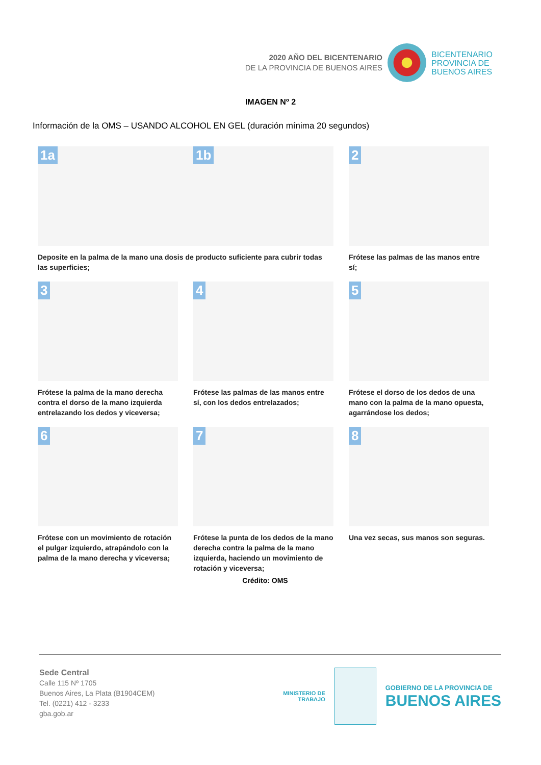2020 AÑO DEL BICENTENARIO
DE LA PROVINCIA DE BUENOS AIRES
BICENTENARIO
PROVINCIA DE
BUENOS AIRES
IMAGEN Nº 2
Información de la OMS – USANDO ALCOHOL EN GEL (duración mínima 20 segundos)
1a 1b
2
Deposite en la palma de la mano una dosis de producto suficiente para cubrir todas las superficies;
Frótese las palmas de las manos entre sí;
3
4
5
Frótese la palma de la mano derecha contra el dorso de la mano izquierda entrelazando los dedos y viceversa;
Frótese las palmas de las manos entre sí, con los dedos entrelazados;
Frótese el dorso de los dedos de una mano con la palma de la mano opuesta, agarrándose los dedos;
6
7
8
Frótese con un movimiento de rotación el pulgar izquierdo, atrapándolo con la palma de la mano derecha y viceversa;
Frótese la punta de los dedos de la mano derecha contra la palma de la mano izquierda, haciendo un movimiento de rotación y viceversa;
Una vez secas, sus manos son seguras.
Crédito: OMS
Sede Central
Calle 115 Nº 1705
Buenos Aires, La Plata (B1904CEM)
Tel. (0221) 412 - 3233
gba.gob.ar
MINISTERIO DE
TRABAJO
GOBIERNO DE LA PROVINCIA DE
BUENOS AIRES